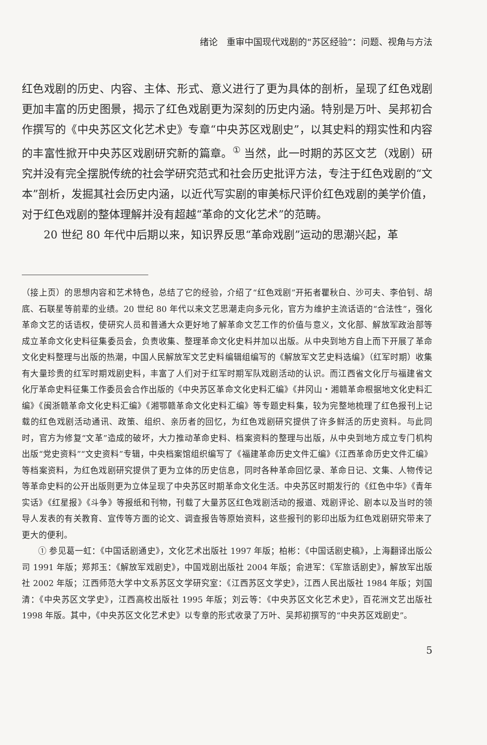绪论　重审中国现代戏剧的“苏区经验”：问题、视角与方法
红色戏剧的历史、内容、主体、形式、意义进行了更为具体的剖析，呈现了红色戏剧更加丰富的历史图景，揭示了红色戏剧更为深刻的历史内涵。特别是万叶、吴邦初合作撰写的《中央苏区文化艺术史》专章“中央苏区戏剧史”，以其史料的翔实性和内容的丰富性掀开中央苏区戏剧研究新的篇章。<sup>①</sup> 当然，此一时期的苏区文艺（戏剧）研究并没有完全摆脱传统的社会学研究范式和社会历史批评方法，专注于红色戏剧的“文本”剖析，发掘其社会历史内涵，以近代写实剧的审美标尺评价红色戏剧的美学价值，对于红色戏剧的整体理解并没有超越“革命的文化艺术”的范畴。
20 世纪 80 年代中后期以来，知识界反思“革命戏剧”运动的思潮兴起，革
（接上页）的思想内容和艺术特色，总结了它的经验，介绍了“红色戏剧”开拓者瞿秋白、沙可夫、李伯钊、胡底、石联星等前辈的业绩。20 世纪 80 年代以来文艺思潮走向多元化，官方为维护主流话语的“合法性”，强化革命文艺的话语权，使研究人员和普通大众更好地了解革命文艺工作的价值与意义，文化部、解放军政治部等成立革命文化史料征集委员会，负责收集、整理革命文化史料并加以出版。从中央到地方自上而下开展了革命文化史料整理与出版的热潮，中国人民解放军文艺史料编辑组编写的《解放军文艺史料选编》（红军时期）收集有大量珍贵的红军时期戏剧史料，丰富了人们对于红军时期军队戏剧活动的认识。而江西省文化厅与福建省文化厅革命史料征集工作委员会合作出版的《中央苏区革命文化史料汇编》《井冈山・湘赣革命根据地文化史料汇编》《闽浙赣革命文化史料汇编》《湘鄂赣革命文化史料汇编》等专题史料集，较为完整地梳理了红色报刊上记载的红色戏剧活动通讯、政策、组织、亲历者的回忆，为红色戏剧研究提供了许多鲜活的历史资料。与此同时，官方为修复“文革”造成的破坏，大力推动革命史料、档案资料的整理与出版，从中央到地方成立专门机构出版“党史资料”“文史资料”专辑，中央档案馆组织编写了《福建革命历史文件汇编》《江西革命历史文件汇编》等档案资料，为红色戏剧研究提供了更为立体的历史信息，同时各种革命回忆录、革命日记、文集、人物传记等革命史料的公开出版则更为立体呈现了中央苏区时期革命文化生活。中央苏区时期发行的《红色中华》《青年实话》《红星报》《斗争》等报纸和刊物，刊载了大量苏区红色戏剧活动的报道、戏剧评论、剧本以及当时的领导人发表的有关教育、宣传等方面的论文、调查报告等原始资料，这些报刊的影印出版为红色戏剧研究带来了更大的便利。
① 参见葛一虹：《中国话剧通史》，文化艺术出版社 1997 年版；柏彬：《中国话剧史稿》，上海翻译出版公司 1991 年版；郑邦玉：《解放军戏剧史》，中国戏剧出版社 2004 年版；俞进军：《军旅话剧史》，解放军出版社 2002 年版；江西师范大学中文系苏区文学研究室：《江西苏区文学史》，江西人民出版社 1984 年版；刘国清：《中央苏区文学史》，江西高校出版社 1995 年版；刘云等：《中央苏区文化艺术史》，百花洲文艺出版社 1998 年版。其中，《中央苏区文化艺术史》以专章的形式收录了万叶、吴邦初撰写的“中央苏区戏剧史”。
5